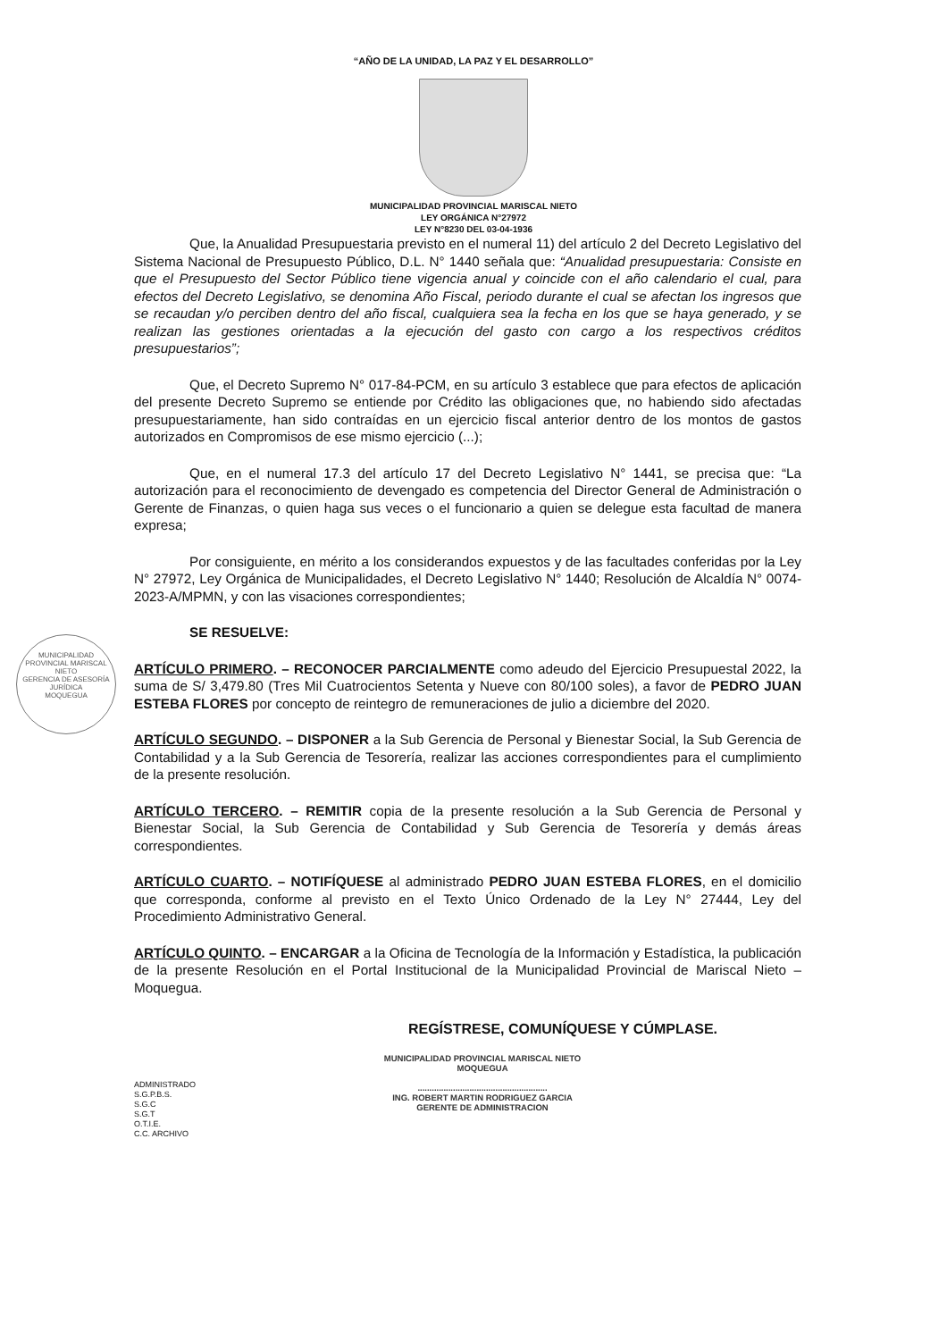“AÑO DE LA UNIDAD, LA PAZ Y EL DESARROLLO”
MUNICIPALIDAD PROVINCIAL MARISCAL NIETO
LEY ORGÁNICA N°27972
LEY N°8230 DEL 03-04-1936
Que, la Anualidad Presupuestaria previsto en el numeral 11) del artículo 2 del Decreto Legislativo del Sistema Nacional de Presupuesto Público, D.L. N° 1440 señala que: “Anualidad presupuestaria: Consiste en que el Presupuesto del Sector Público tiene vigencia anual y coincide con el año calendario el cual, para efectos del Decreto Legislativo, se denomina Año Fiscal, periodo durante el cual se afectan los ingresos que se recaudan y/o perciben dentro del año fiscal, cualquiera sea la fecha en los que se haya generado, y se realizan las gestiones orientadas a la ejecución del gasto con cargo a los respectivos créditos presupuestarios”;
Que, el Decreto Supremo N° 017-84-PCM, en su artículo 3 establece que para efectos de aplicación del presente Decreto Supremo se entiende por Crédito las obligaciones que, no habiendo sido afectadas presupuestariamente, han sido contraídas en un ejercicio fiscal anterior dentro de los montos de gastos autorizados en Compromisos de ese mismo ejercicio (...);
Que, en el numeral 17.3 del artículo 17 del Decreto Legislativo N° 1441, se precisa que: “La autorización para el reconocimiento de devengado es competencia del Director General de Administración o Gerente de Finanzas, o quien haga sus veces o el funcionario a quien se delegue esta facultad de manera expresa;
Por consiguiente, en mérito a los considerandos expuestos y de las facultades conferidas por la Ley N° 27972, Ley Orgánica de Municipalidades, el Decreto Legislativo N° 1440; Resolución de Alcaldía N° 0074-2023-A/MPMN, y con las visaciones correspondientes;
SE RESUELVE:
ARTÍCULO PRIMERO. – RECONOCER PARCIALMENTE como adeudo del Ejercicio Presupuestal 2022, la suma de S/ 3,479.80 (Tres Mil Cuatrocientos Setenta y Nueve con 80/100 soles), a favor de PEDRO JUAN ESTEBA FLORES por concepto de reintegro de remuneraciones de julio a diciembre del 2020.
ARTÍCULO SEGUNDO. – DISPONER a la Sub Gerencia de Personal y Bienestar Social, la Sub Gerencia de Contabilidad y a la Sub Gerencia de Tesorería, realizar las acciones correspondientes para el cumplimiento de la presente resolución.
ARTÍCULO TERCERO. – REMITIR copia de la presente resolución a la Sub Gerencia de Personal y Bienestar Social, la Sub Gerencia de Contabilidad y Sub Gerencia de Tesorería y demás áreas correspondientes.
ARTÍCULO CUARTO. – NOTIFÍQUESE al administrado PEDRO JUAN ESTEBA FLORES, en el domicilio que corresponda, conforme al previsto en el Texto Único Ordenado de la Ley N° 27444, Ley del Procedimiento Administrativo General.
ARTÍCULO QUINTO. – ENCARGAR a la Oficina de Tecnología de la Información y Estadística, la publicación de la presente Resolución en el Portal Institucional de la Municipalidad Provincial de Mariscal Nieto – Moquegua.
REGÍSTRESE, COMUNÍQUESE Y CÚMPLASE.
ADMINISTRADO
S.G.P.B.S.
S.G.C
S.G.T
O.T.I.E.
C.C. ARCHIVO
MUNICIPALIDAD PROVINCIAL MARISCAL NIETO
MOQUEGUA
.......................................................
ING. ROBERT MARTIN RODRIGUEZ GARCIA
GERENTE DE ADMINISTRACION
MUNICIPALIDAD PROVINCIAL MARISCAL NIETO
GERENCIA DE ASESORÍA JURÍDICA
MOQUEGUA